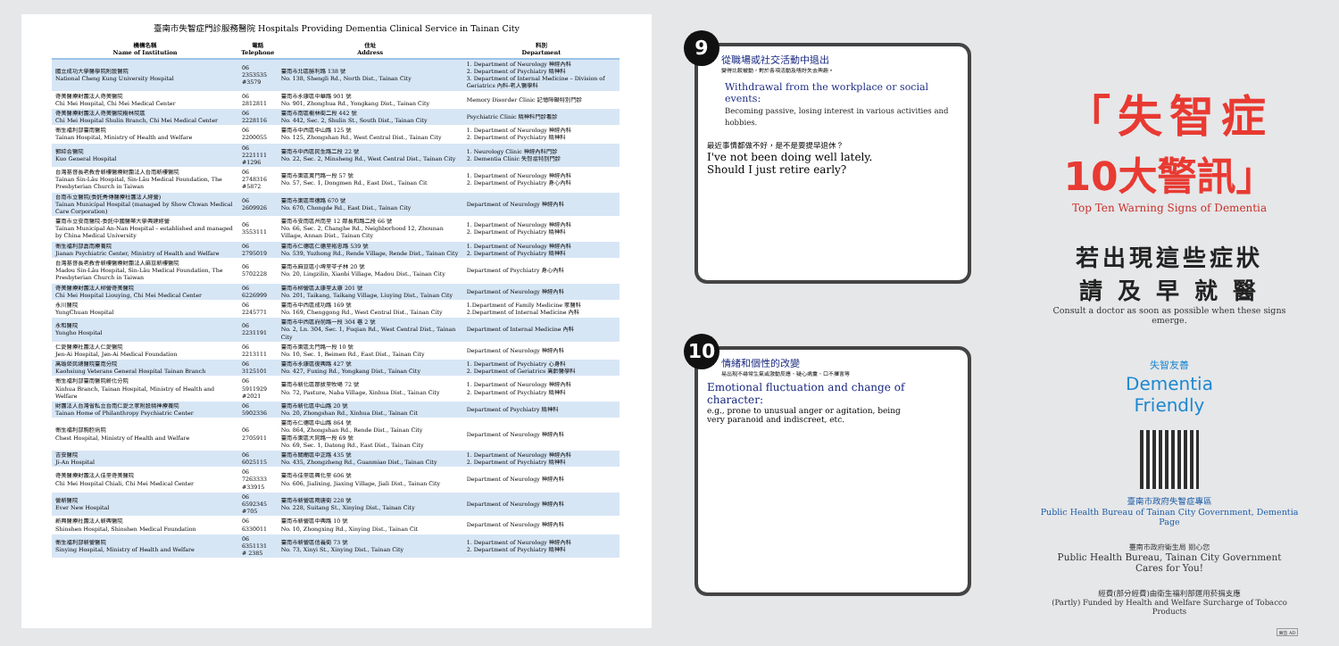臺南市失智症門診服務醫院 Hospitals Providing Dementia Clinical Service in Tainan City
| 機構名稱 Name of Institution | 電話 Telephone | 住址 Address | 科別 Department |
| --- | --- | --- | --- |
| 國立成功大學醫學院附設醫院 National Cheng Kung University Hospital | 06 2353535 #3579 | 臺南市北區勝利路 138 號 No. 138, Shengli Rd., North Dist., Tainan City | 1. Department of Neurology 神經內科 2. Department of Psychiatry 精神科 3. Department of Internal Medicine – Division of Geriatrics 內科-老人醫學科 |
| 奇美醫療財團法人奇美醫院 Chi Mei Hospital, Chi Mei Medical Center | 06 2812811 | 臺南市永康區中華路 901 號 No. 901, Zhonghua Rd., Yongkang Dist., Tainan City | Memory Disorder Clinic 記憶障礙特別門診 |
| 奇美醫療財團法人奇美醫院樹林院區 Chi Mei Hospital Shulin Branch, Chi Mei Medical Center | 06 2228116 | 臺南市南區樹林街二段 442 號 No. 442, Sec. 2, Shulin St., South Dist., Tainan City | Psychiatric Clinic 精神科門診看診 |
| 衛生福利部臺南醫院 Tainan Hospital, Ministry of Health and Welfare | 06 2200055 | 臺南市中西區中山路 125 號 No. 125, Zhongshan Rd., West Central Dist., Tainan City | 1. Department of Neurology 神經內科 2. Department of Psychiatry 精神科 |
| 郭綜合醫院 Kuo General Hospital | 06 2221111 #1296 | 臺南市中西區民生路二段 22 號 No. 22, Sec. 2, Minsheng Rd., West Central Dist., Tainan City | 1. Neurology Clinic 神經內科門診 2. Dementia Clinic 失智症特別門診 |
| 台灣基督長老教會新樓醫療財團法人台南新樓醫院 Tainan Sin-Lâu Hospital, Sin-Lâu Medical Foundation, The Presbyterian Church in Taiwan | 06 2748316 #5872 | 臺南市東區東門路一段 57 號 No. 57, Sec. 1, Dongmen Rd., East Dist., Tainan Cit | 1. Department of Neurology 神經內科 2. Department of Psychiatry 身心內科 |
| 台南市立醫院(委託秀傳醫療社團法人經營) Tainan Municipal Hospital (managed by Show Chwan Medical Care Corporation) | 06 2609926 | 臺南市東區崇德路 670 號 No. 670, Chongde Rd., East Dist., Tainan City | Department of Neurology 神經內科 |
| 臺南市立安南醫院-委託中國醫藥大學興建經營 Tainan Municipal An-Nan Hospital – established and managed by China Medical University | 06 3553111 | 臺南市安南區州南里 12 鄰長和路二段 66 號 No. 66, Sec. 2, Changhe Rd., Neighborhood 12, Zhounan Village, Annan Dist., Tainan City | 1. Department of Neurology 神經內科 2. Department of Psychiatry 精神科 |
| 衛生福利部嘉南療養院 Jianan Psychiatric Center, Ministry of Health and Welfare | 06 2795019 | 臺南市仁德區仁德里裕忠路 539 號 No. 539, Yuzhong Rd., Rende Village, Rende Dist., Tainan City | 1. Department of Neurology 神經內科 2. Department of Psychiatry 精神科 |
| 台灣基督長老教會新樓醫療財團法人麻豆新樓醫院 Madou Sin-Lâu Hospital, Sin-Lâu Medical Foundation, The Presbyterian Church in Taiwan | 06 5702228 | 臺南市麻豆區小埤里苓子林 20 號 No. 20, Lingzilin, Xiaobi Village, Madou Dist., Tainan City | Department of Psychiatry 身心內科 |
| 奇美醫療財團法人柳營奇美醫院 Chi Mei Hospital Liouying, Chi Mei Medical Center | 06 6226999 | 臺南市柳營區太康里太康 201 號 No. 201, Taikang, Taikang Village, Liuying Dist., Tainan City | Department of Neurology 神經內科 |
| 永川醫院 YungChuan Hospital | 06 2245771 | 臺南市中西區成功路 169 號 No. 169, Chenggong Rd., West Central Dist., Tainan City | 1.Department of Family Medicine 家醫科 2.Department of Internal Medicine 內科 |
| 永和醫院 Yungho Hospital | 06 2231191 | 臺南市中西區府前路一段 304 巷 2 號 No. 2, Ln. 304, Sec. 1, Fuqian Rd., West Central Dist., Tainan City | Department of Internal Medicine 內科 |
| 仁愛醫療社團法人仁愛醫院 Jen-Ai Hospital, Jen-Ai Medical Foundation | 06 2213111 | 臺南市東區北門路一段 10 號 No. 10, Sec. 1, Beimen Rd., East Dist., Tainan City | Department of Neurology 神經內科 |
| 高雄榮民總醫院臺南分院 Kaohsiung Veterans General Hospital Tainan Branch | 06 3125101 | 臺南市永康區復興路 427 號 No. 427, Fuxing Rd., Yongkang Dist., Tainan City | 1. Department of Psychiatry 心身科 2. Department of Geriatrics 高齡醫學科 |
| 衛生福利部臺南醫院新化分院 Xinhua Branch, Tainan Hospital, Ministry of Health and Welfare | 06 5911929 #2021 | 臺南市新化區那拔里牧場 72 號 No. 72, Pasture, Naba Village, Xinhua Dist., Tainan City | 1. Department of Neurology 神經內科 2. Department of Psychiatry 精神科 |
| 財團法人台灣省私立台南仁愛之家附設精神療養院 Tainan Home of Philanthropy Psychiatric Center | 06 5902336 | 臺南市新化區中山路 20 號 No. 20, Zhongshan Rd., Xinhua Dist., Tainan Cit | Department of Psychiatry 精神科 |
| 衛生福利部胸腔病院 Chest Hospital, Ministry of Health and Welfare | 06 2705911 | 臺南市仁德區中山路 864 號 No. 864, Zhongshan Rd., Rende Dist., Tainan City 臺南市東區大同路一段 69 號 No. 69, Sec. 1, Datong Rd., East Dist., Tainan City | Department of Neurology 神經內科 |
| 吉安醫院 Ji-An Hospital | 06 6025115 | 臺南市關廟區中正路 435 號 No. 435, Zhongzheng Rd., Guanmiao Dist., Tainan City | 1. Department of Neurology 神經內科 2. Department of Psychiatry 精神科 |
| 奇美醫療財團法人佳里奇美醫院 Chi Mei Hospital Chiali, Chi Mei Medical Center | 06 7263333 #33915 | 臺南市佳里區興化里 606 號 No. 606, Jialixing, Jiaxing Village, Jiali Dist., Tainan City | Department of Neurology 神經內科 |
| 營新醫院 Ever New Hospital | 06 6592345 #705 | 臺南市新營區隋唐街 228 號 No. 228, Suitang St., Xinying Dist., Tainan City | Department of Neurology 神經內科 |
| 新興醫療社團法人新興醫院 Shinshen Hospital, Shinshen Medical Foundation | 06 6330011 | 臺南市新營區中興路 10 號 No. 10, Zhongxing Rd., Xinying Dist., Tainan Cit | Department of Neurology 神經內科 |
| 衛生福利部新營醫院 Sinying Hospital, Ministry of Health and Welfare | 06 6351131 # 2385 | 臺南市新營區信義街 73 號 No. 73, Xinyi St., Xinying Dist., Tainan City | 1. Department of Neurology 神經內科 2. Department of Psychiatry 精神科 |
9
從職場或社交活動中退出
變得比較被動，對於各項活動及嗜好失去興趣。
Withdrawal from the workplace or social events:
Becoming passive, losing interest in various activities and hobbies.
最近事情都做不好，是不是要提早退休？
I've not been doing well lately.
Should I just retire early?
10
情緒和個性的改變
易出現不尋常生氣或激動反應、疑心病重、口不擇言等
Emotional fluctuation and change of character:
e.g., prone to unusual anger or agitation, being
very paranoid and indiscreet, etc.
「失智症
10大警訊」
Top Ten Warning Signs of Dementia
若出現這些症狀
請 及 早 就 醫
Consult a doctor as soon as possible when these signs emerge.
失智友善
Dementia
Friendly
臺南市政府失智症專區
Public Health Bureau of Tainan City Government, Dementia Page
臺南市政府衛生局 關心您
Public Health Bureau, Tainan City Government
Cares for You!
經費(部分經費)由衛生福利部運用菸捐支應
(Partly) Funded by Health and Welfare Surcharge of Tobacco Products
廣告 AD